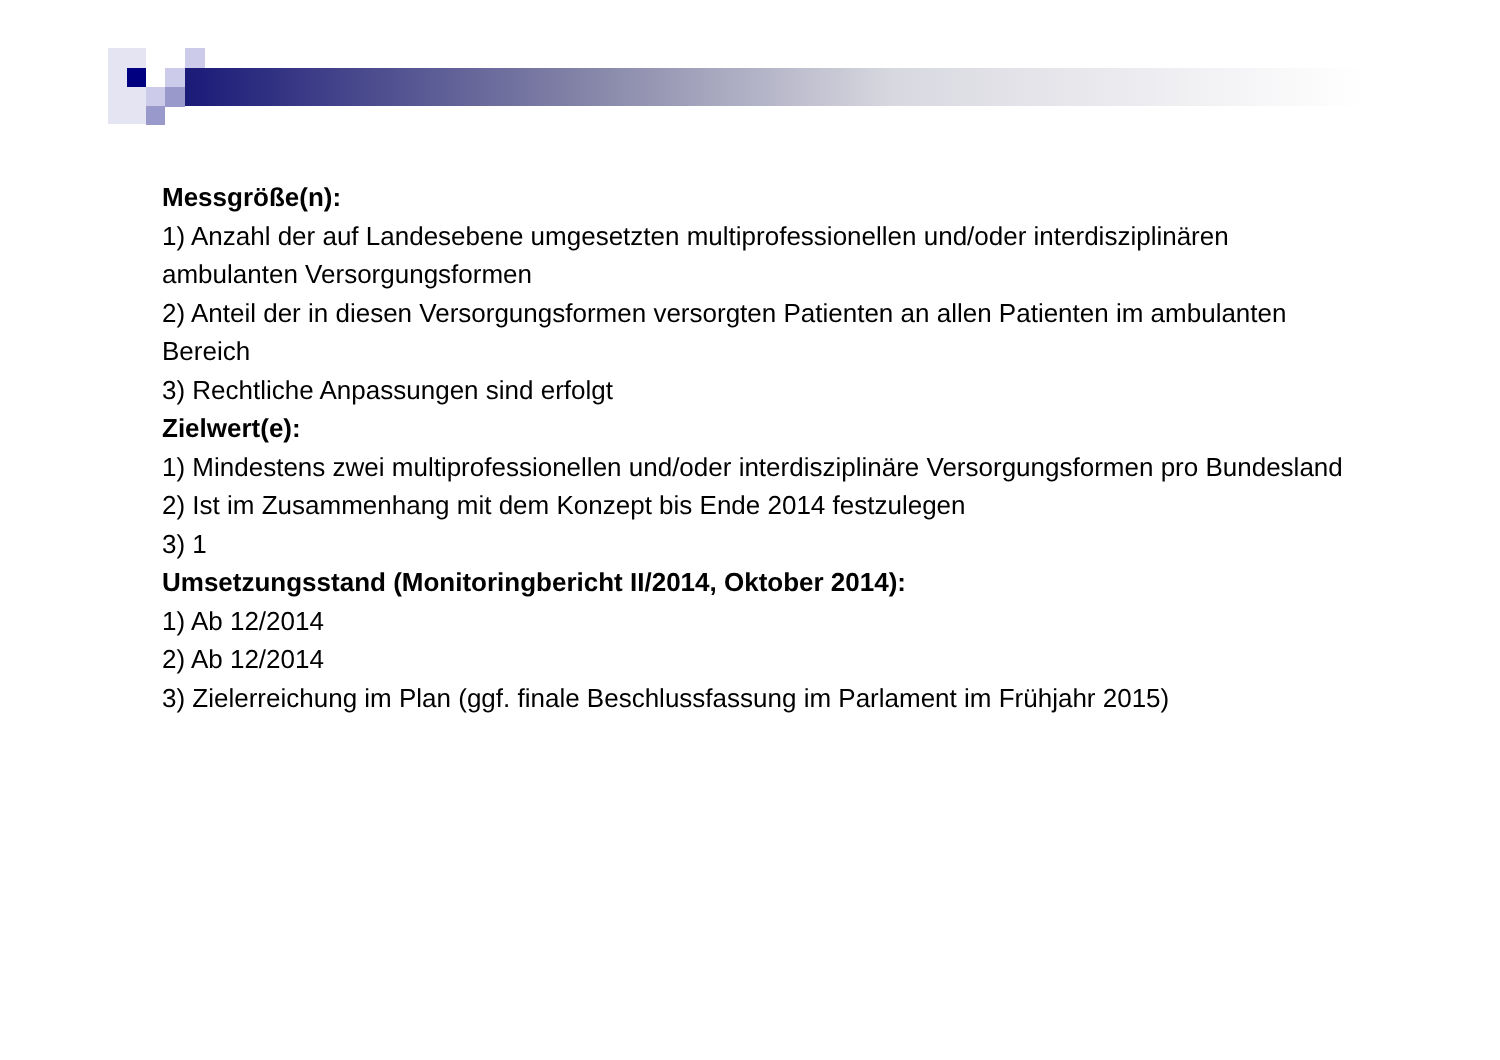Messgröße(n):
1) Anzahl der auf Landesebene umgesetzten multiprofessionellen und/oder interdisziplinären ambulanten Versorgungsformen
2) Anteil der in diesen Versorgungsformen versorgten Patienten an allen Patienten im ambulanten Bereich
3) Rechtliche Anpassungen sind erfolgt
Zielwert(e):
1) Mindestens zwei multiprofessionellen und/oder interdisziplinäre Versorgungsformen pro Bundesland
2) Ist im Zusammenhang mit dem Konzept bis Ende 2014 festzulegen
3) 1
Umsetzungsstand (Monitoringbericht II/2014, Oktober 2014):
1) Ab 12/2014
2) Ab 12/2014
3) Zielerreichung im Plan (ggf. finale Beschlussfassung im Parlament im Frühjahr 2015)